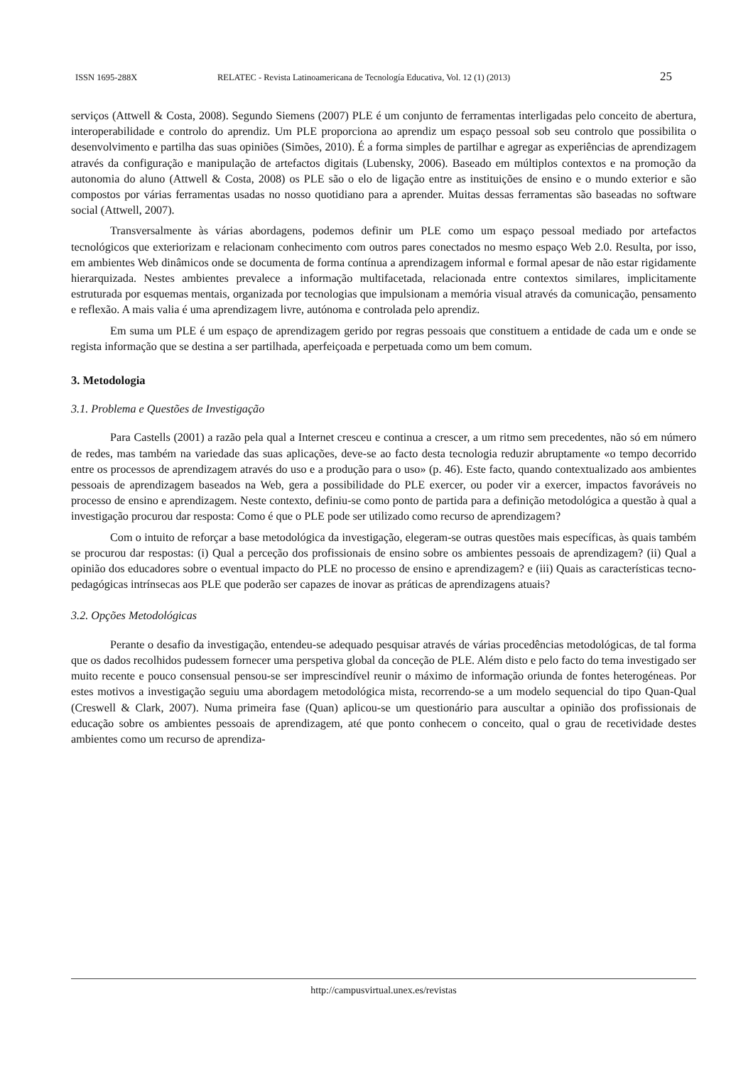ISSN 1695-288X RELATEC - Revista Latinoamericana de Tecnología Educativa, Vol. 12 (1) (2013) 25
serviços (Attwell & Costa, 2008). Segundo Siemens (2007) PLE é um conjunto de ferramentas interligadas pelo conceito de abertura, interoperabilidade e controlo do aprendiz. Um PLE proporciona ao aprendiz um espaço pessoal sob seu controlo que possibilita o desenvolvimento e partilha das suas opiniões (Simões, 2010). É a forma simples de partilhar e agregar as experiências de aprendizagem através da configuração e manipulação de artefactos digitais (Lubensky, 2006). Baseado em múltiplos contextos e na promoção da autonomia do aluno (Attwell & Costa, 2008) os PLE são o elo de ligação entre as instituições de ensino e o mundo exterior e são compostos por várias ferramentas usadas no nosso quotidiano para a aprender. Muitas dessas ferramentas são baseadas no software social (Attwell, 2007).
Transversalmente às várias abordagens, podemos definir um PLE como um espaço pessoal mediado por artefactos tecnológicos que exteriorizam e relacionam conhecimento com outros pares conectados no mesmo espaço Web 2.0. Resulta, por isso, em ambientes Web dinâmicos onde se documenta de forma contínua a aprendizagem informal e formal apesar de não estar rigidamente hierarquizada. Nestes ambientes prevalece a informação multifacetada, relacionada entre contextos similares, implicitamente estruturada por esquemas mentais, organizada por tecnologias que impulsionam a memória visual através da comunicação, pensamento e reflexão. A mais valia é uma aprendizagem livre, autónoma e controlada pelo aprendiz.
Em suma um PLE é um espaço de aprendizagem gerido por regras pessoais que constituem a entidade de cada um e onde se regista informação que se destina a ser partilhada, aperfeiçoada e perpetuada como um bem comum.
3. Metodologia
3.1. Problema e Questões de Investigação
Para Castells (2001) a razão pela qual a Internet cresceu e continua a crescer, a um ritmo sem precedentes, não só em número de redes, mas também na variedade das suas aplicações, deve-se ao facto desta tecnologia reduzir abruptamente «o tempo decorrido entre os processos de aprendizagem através do uso e a produção para o uso» (p. 46). Este facto, quando contextualizado aos ambientes pessoais de aprendizagem baseados na Web, gera a possibilidade do PLE exercer, ou poder vir a exercer, impactos favoráveis no processo de ensino e aprendizagem. Neste contexto, definiu-se como ponto de partida para a definição metodológica a questão à qual a investigação procurou dar resposta: Como é que o PLE pode ser utilizado como recurso de aprendizagem?
Com o intuito de reforçar a base metodológica da investigação, elegeram-se outras questões mais específicas, às quais também se procurou dar respostas: (i) Qual a perceção dos profissionais de ensino sobre os ambientes pessoais de aprendizagem? (ii) Qual a opinião dos educadores sobre o eventual impacto do PLE no processo de ensino e aprendizagem? e (iii) Quais as características tecno-pedagógicas intrínsecas aos PLE que poderão ser capazes de inovar as práticas de aprendizagens atuais?
3.2. Opções Metodológicas
Perante o desafio da investigação, entendeu-se adequado pesquisar através de várias procedências metodológicas, de tal forma que os dados recolhidos pudessem fornecer uma perspetiva global da conceção de PLE. Além disto e pelo facto do tema investigado ser muito recente e pouco consensual pensou-se ser imprescindível reunir o máximo de informação oriunda de fontes heterogéneas. Por estes motivos a investigação seguiu uma abordagem metodológica mista, recorrendo-se a um modelo sequencial do tipo Quan-Qual (Creswell & Clark, 2007). Numa primeira fase (Quan) aplicou-se um questionário para auscultar a opinião dos profissionais de educação sobre os ambientes pessoais de aprendizagem, até que ponto conhecem o conceito, qual o grau de recetividade destes ambientes como um recurso de aprendiza-
http://campusvirtual.unex.es/revistas